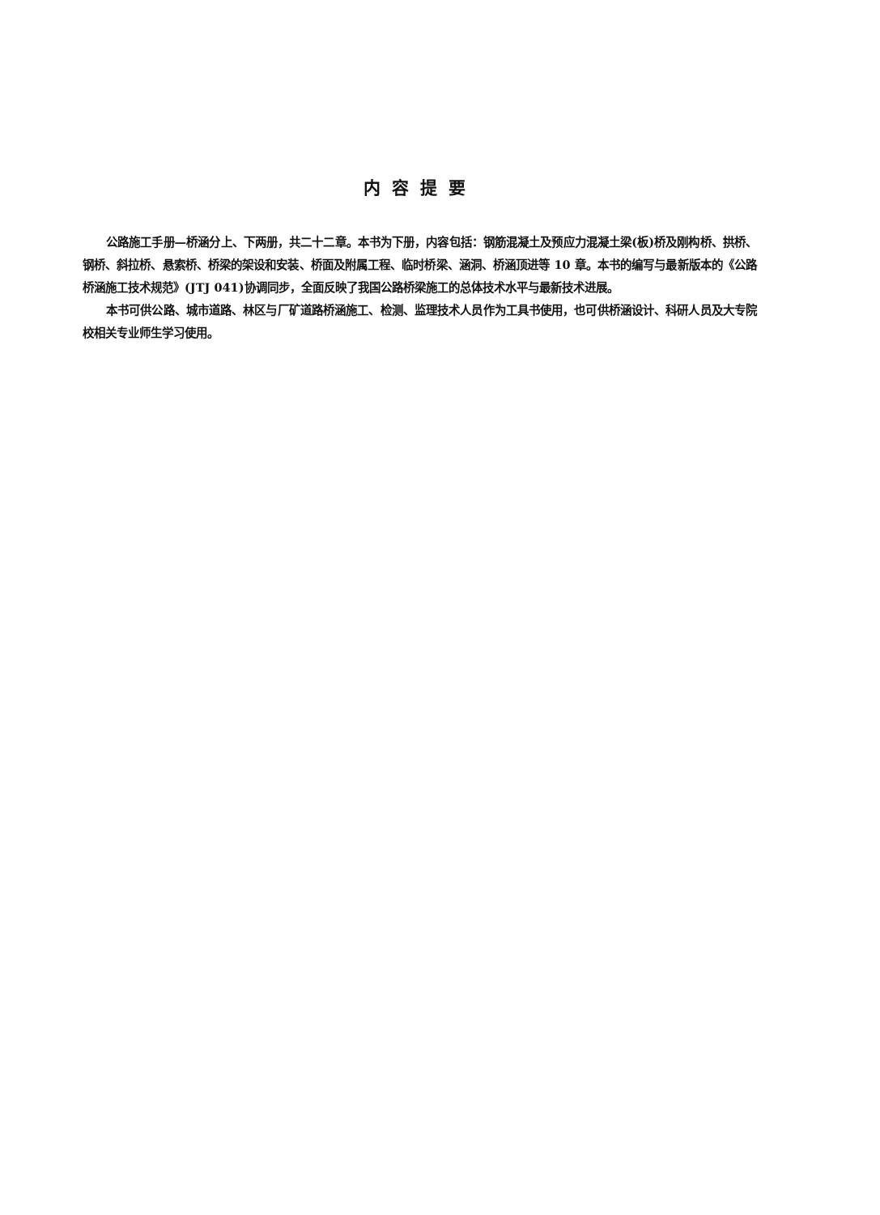内容提要
公路施工手册—桥涵分上、下两册，共二十二章。本书为下册，内容包括：钢筋混凝土及预应力混凝土梁(板)桥及刚构桥、拱桥、钢桥、斜拉桥、悬索桥、桥梁的架设和安装、桥面及附属工程、临时桥梁、涵洞、桥涵顶进等 10 章。本书的编写与最新版本的《公路桥涵施工技术规范》(JTJ 041)协调同步，全面反映了我国公路桥梁施工的总体技术水平与最新技术进展。
本书可供公路、城市道路、林区与厂矿道路桥涵施工、检测、监理技术人员作为工具书使用，也可供桥涵设计、科研人员及大专院校相关专业师生学习使用。